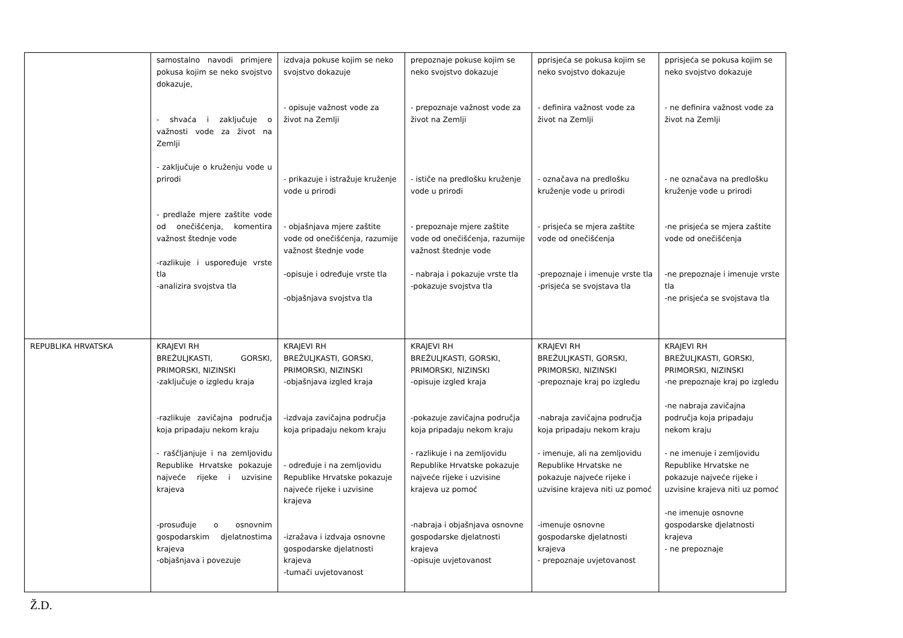| | samostalno navodi primjere pokusa kojim se neko svojstvo dokazuje, - shvaća i zaključuje o važnosti vode za život na Zemlji - zaključuje o kruženju vode u prirodi - predlaže mjere zaštite vode od onečišćenja, komentira važnost štednje vode -razlikuje i uspoređuje vrste tla -analizira svojstva tla | izdvaja pokuse kojim se neko svojstvo dokazuje - opisuje važnost vode za život na Zemlji - prikazuje i istražuje kruženje vode u prirodi - objašnjava mjere zaštite vode od onečišćenja, razumije važnost štednje vode -opisuje i određuje vrste tla -objašnjava svojstva tla | prepoznaje pokuse kojim se neko svojstvo dokazuje - prepoznaje važnost vode za život na Zemlji - ističe na predlošku kruženje vode u prirodi - prepoznaje mjere zaštite vode od onečišćenja, razumije važnost štednje vode - nabraja i pokazuje vrste tla -pokazuje svojstva tla | pprisjeća se pokusa kojim se neko svojstvo dokazuje - definira važnost vode za život na Zemlji - označava na predlošku kruženje vode u prirodi - prisjeća se mjera zaštite vode od onečišćenja -prepoznaje i imenuje vrste tla -prisjeća se svojstava tla | pprisjeća se pokusa kojim se neko svojstvo dokazuje - ne definira važnost vode za život na Zemlji - ne označava na predlošku kruženje vode u prirodi -ne prisjeća se mjera zaštite vode od onečišćenja -ne prepoznaje i imenuje vrste tla -ne prisjeća se svojstava tla |
| REPUBLIKA HRVATSKA | KRAJEVI RH BREŽULJKASTI, GORSKI, PRIMORSKI, NIZINSKI -zaključuje o izgledu kraja -razlikuje zavičajna područja koja pripadaju nekom kraju - raščljanjuje i na zemljovidu Republike Hrvatske pokazuje najveće rijeke i uzvisine krajeva -prosuđuje o osnovnim gospodarskim djelatnostima krajeva -objašnjava i povezuje | KRAJEVI RH BREŽULJKASTI, GORSKI, PRIMORSKI, NIZINSKI -objašnjava izgled kraja -izdvaja zavičajna područja koja pripadaju nekom kraju - određuje i na zemljovidu Republike Hrvatske pokazuje najveće rijeke i uzvisine krajeva -izražava i izdvaja osnovne gospodarske djelatnosti krajeva -tumači uvjetovanost | KRAJEVI RH BREŽULJKASTI, GORSKI, PRIMORSKI, NIZINSKI -opisuje izgled kraja -pokazuje zavičajna područja koja pripadaju nekom kraju - razlikuje i na zemljovidu Republike Hrvatske pokazuje najveće rijeke i uzvisine krajeva uz pomoć -nabraja i objašnjava osnovne gospodarske djelatnosti krajeva -opisuje uvjetovanost | KRAJEVI RH BREŽULJKASTI, GORSKI, PRIMORSKI, NIZINSKI -prepoznaje kraj po izgledu -nabraja zavičajna područja koja pripadaju nekom kraju - imenuje, ali na zemljovidu Republike Hrvatske ne pokazuje najveće rijeke i uzvisine krajeva niti uz pomoć -imenuje osnovne gospodarske djelatnosti krajeva - prepoznaje uvjetovanost | KRAJEVI RH BREŽULJKASTI, GORSKI, PRIMORSKI, NIZINSKI -ne prepoznaje kraj po izgledu -ne nabraja zavičajna područja koja pripadaju nekom kraju - ne imenuje i zemljovidu Republike Hrvatske ne pokazuje najveće rijeke i uzvisine krajeva niti uz pomoć -ne imenuje osnovne gospodarske djelatnosti krajeva - ne prepoznaje |
Ž.D.